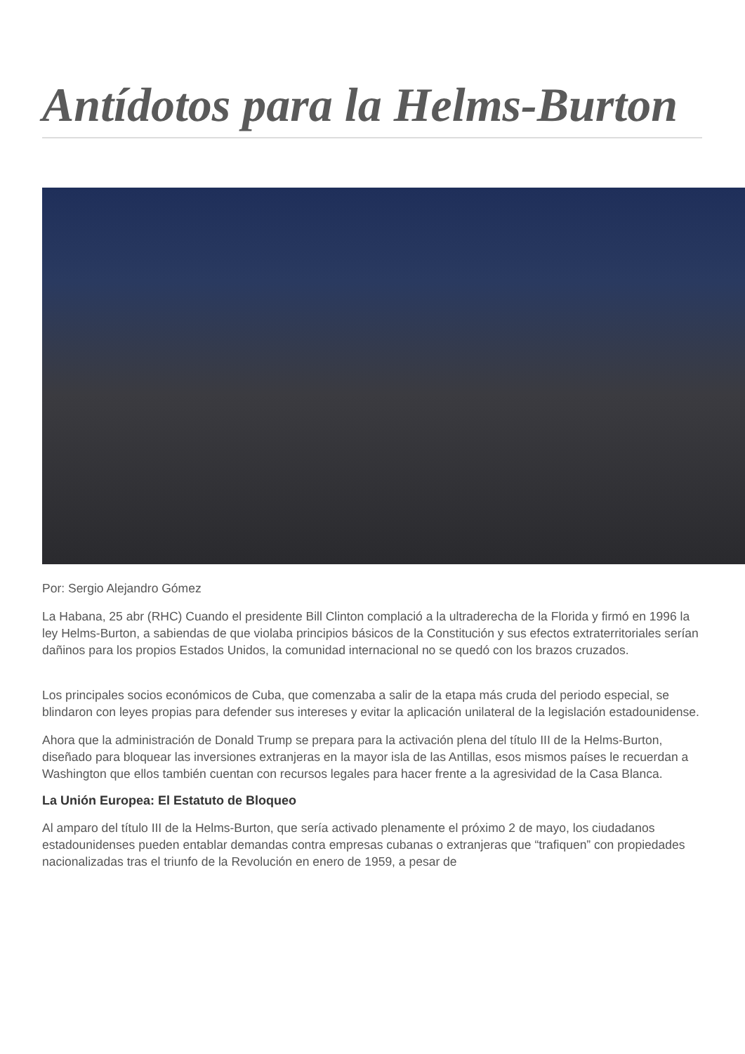Antídotos para la Helms-Burton
Por: Sergio Alejandro Gómez
La Habana, 25 abr (RHC) Cuando el presidente Bill Clinton complació a la ultraderecha de la Florida y firmó en 1996 la ley Helms-Burton, a sabiendas de que violaba principios básicos de la Constitución y sus efectos extraterritoriales serían dañinos para los propios Estados Unidos, la comunidad internacional no se quedó con los brazos cruzados.
Los principales socios económicos de Cuba, que comenzaba a salir de la etapa más cruda del periodo especial, se blindaron con leyes propias para defender sus intereses y evitar la aplicación unilateral de la legislación estadounidense.
Ahora que la administración de Donald Trump se prepara para la activación plena del título III de la Helms-Burton, diseñado para bloquear las inversiones extranjeras en la mayor isla de las Antillas, esos mismos países le recuerdan a Washington que ellos también cuentan con recursos legales para hacer frente a la agresividad de la Casa Blanca.
La Unión Europea: El Estatuto de Bloqueo
Al amparo del título III de la Helms-Burton, que sería activado plenamente el próximo 2 de mayo, los ciudadanos estadounidenses pueden entablar demandas contra empresas cubanas o extranjeras que “trafiquen” con propiedades nacionalizadas tras el triunfo de la Revolución en enero de 1959, a pesar de